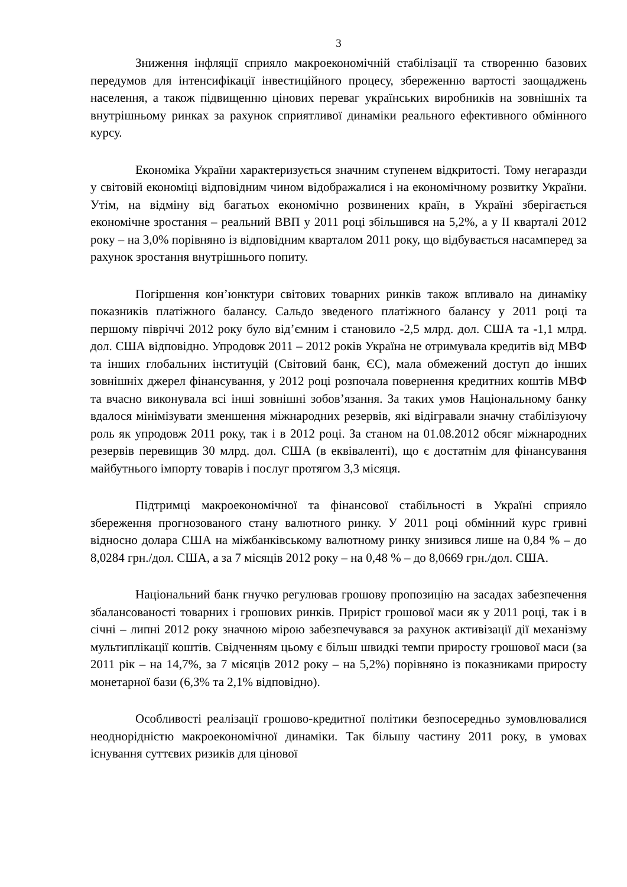3
Зниження інфляції сприяло макроекономічній стабілізації та створенню базових передумов для інтенсифікації інвестиційного процесу, збереженню вартості заощаджень населення, а також підвищенню цінових переваг українських виробників на зовнішніх та внутрішньому ринках за рахунок сприятливої динаміки реального ефективного обмінного курсу.
Економіка України характеризується значним ступенем відкритості. Тому негаразди у світовій економіці відповідним чином відображалися і на економічному розвитку України. Утім, на відміну від багатьох економічно розвинених країн, в Україні зберігається економічне зростання – реальний ВВП у 2011 році збільшився на 5,2%, а у ІІ кварталі 2012 року – на 3,0% порівняно із відповідним кварталом 2011 року, що відбувається насамперед за рахунок зростання внутрішнього попиту.
Погіршення кон’юнктури світових товарних ринків також впливало на динаміку показників платіжного балансу. Сальдо зведеного платіжного балансу у 2011 році та першому півріччі 2012 року було від’ємним і становило -2,5 млрд. дол. США та -1,1 млрд. дол. США відповідно. Упродовж 2011 – 2012 років Україна не отримувала кредитів від МВФ та інших глобальних інституцій (Світовий банк, ЄС), мала обмежений доступ до інших зовнішніх джерел фінансування, у 2012 році розпочала повернення кредитних коштів МВФ та вчасно виконувала всі інші зовнішні зобов’язання. За таких умов Національному банку вдалося мінімізувати зменшення міжнародних резервів, які відігравали значну стабілізуючу роль як упродовж 2011 року, так і в 2012 році. За станом на 01.08.2012 обсяг міжнародних резервів перевищив 30 млрд. дол. США (в еквіваленті), що є достатнім для фінансування майбутнього імпорту товарів і послуг протягом 3,3 місяця.
Підтримці макроекономічної та фінансової стабільності в Україні сприяло збереження прогнозованого стану валютного ринку. У 2011 році обмінний курс гривні відносно долара США на міжбанківському валютному ринку знизився лише на 0,84 % – до 8,0284 грн./дол. США, а за 7 місяців 2012 року – на 0,48 % – до 8,0669 грн./дол. США.
Національний банк гнучко регулював грошову пропозицію на засадах забезпечення збалансованості товарних і грошових ринків. Приріст грошової маси як у 2011 році, так і в січні – липні 2012 року значною мірою забезпечувався за рахунок активізації дії механізму мультиплікації коштів. Свідченням цьому є більш швидкі темпи приросту грошової маси (за 2011 рік – на 14,7%, за 7 місяців 2012 року – на 5,2%) порівняно із показниками приросту монетарної бази (6,3% та 2,1% відповідно).
Особливості реалізації грошово-кредитної політики безпосередньо зумовлювалися неоднорідністю макроекономічної динаміки. Так більшу частину 2011 року, в умовах існування суттєвих ризиків для цінової